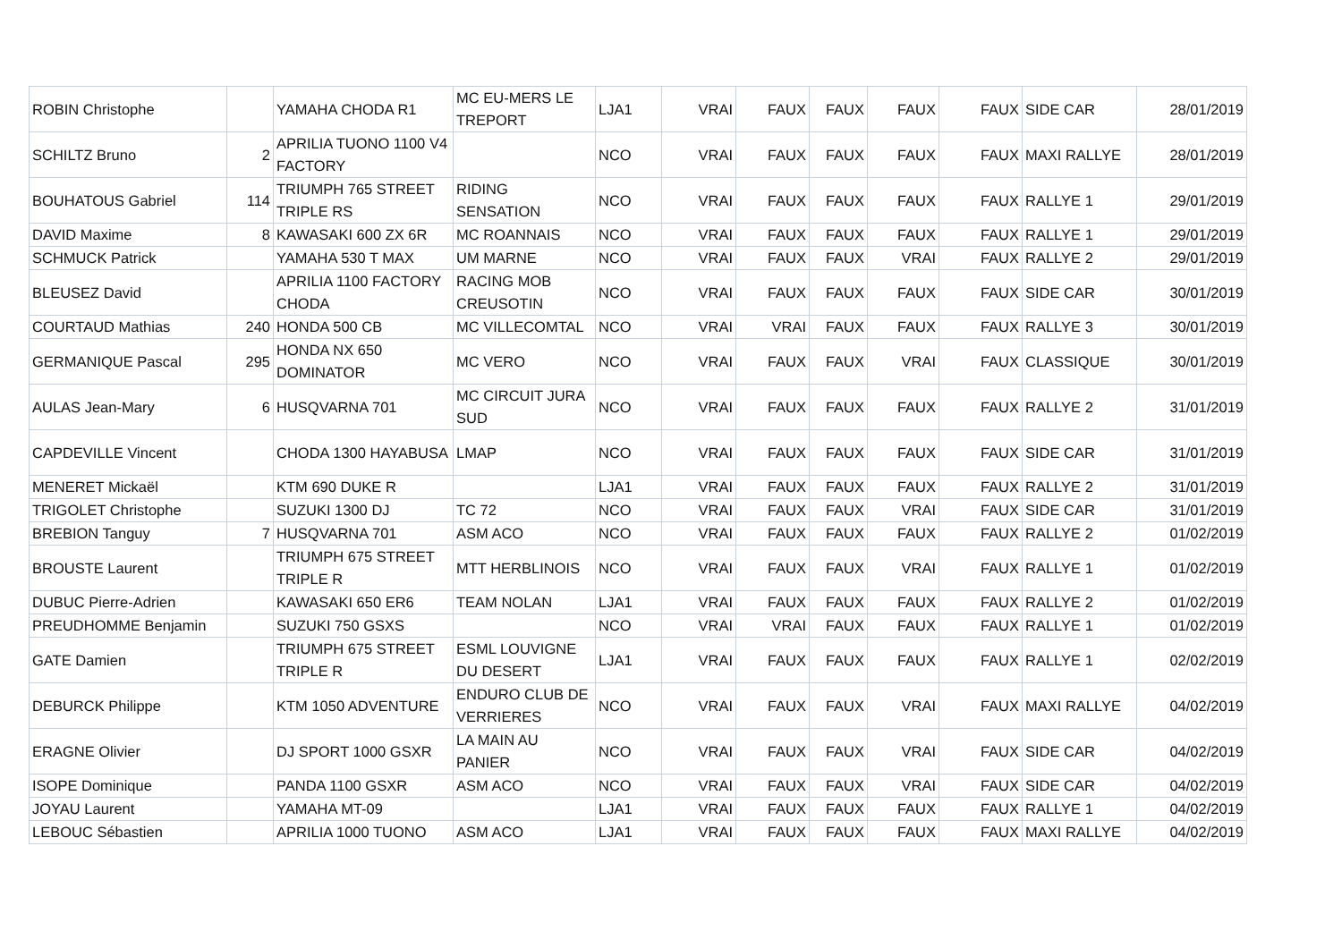| ROBIN Christophe | | YAMAHA CHODA R1 | MC EU-MERS LE TREPORT | LJA1 | VRAI | FAUX | FAUX | FAUX | FAUX | SIDE CAR | 28/01/2019 |
| SCHILTZ Bruno | 2 | APRILIA TUONO 1100 V4 FACTORY | | NCO | VRAI | FAUX | FAUX | FAUX | FAUX | MAXI RALLYE | 28/01/2019 |
| BOUHATOUS Gabriel | 114 | TRIUMPH 765 STREET TRIPLE RS | RIDING SENSATION | NCO | VRAI | FAUX | FAUX | FAUX | FAUX | RALLYE 1 | 29/01/2019 |
| DAVID Maxime | 8 | KAWASAKI 600 ZX 6R | MC ROANNAIS | NCO | VRAI | FAUX | FAUX | FAUX | FAUX | RALLYE 1 | 29/01/2019 |
| SCHMUCK Patrick | | YAMAHA 530 T MAX | UM MARNE | NCO | VRAI | FAUX | FAUX | VRAI | FAUX | RALLYE 2 | 29/01/2019 |
| BLEUSEZ David | | APRILIA 1100 FACTORY CHODA | RACING MOB CREUSOTIN | NCO | VRAI | FAUX | FAUX | FAUX | FAUX | SIDE CAR | 30/01/2019 |
| COURTAUD Mathias | 240 | HONDA 500 CB | MC VILLECOMTAL | NCO | VRAI | VRAI | FAUX | FAUX | FAUX | RALLYE 3 | 30/01/2019 |
| GERMANIQUE Pascal | 295 | HONDA NX 650 DOMINATOR | MC VERO | NCO | VRAI | FAUX | FAUX | VRAI | FAUX | CLASSIQUE | 30/01/2019 |
| AULAS Jean-Mary | 6 | HUSQVARNA 701 | MC CIRCUIT JURA SUD | NCO | VRAI | FAUX | FAUX | FAUX | FAUX | RALLYE 2 | 31/01/2019 |
| CAPDEVILLE Vincent | | CHODA 1300 HAYABUSA | LMAP | NCO | VRAI | FAUX | FAUX | FAUX | FAUX | SIDE CAR | 31/01/2019 |
| MENERET Mickaël | | KTM 690 DUKE R | | LJA1 | VRAI | FAUX | FAUX | FAUX | FAUX | RALLYE 2 | 31/01/2019 |
| TRIGOLET Christophe | | SUZUKI 1300 DJ | TC 72 | NCO | VRAI | FAUX | FAUX | VRAI | FAUX | SIDE CAR | 31/01/2019 |
| BREBION Tanguy | 7 | HUSQVARNA 701 | ASM ACO | NCO | VRAI | FAUX | FAUX | FAUX | FAUX | RALLYE 2 | 01/02/2019 |
| BROUSTE Laurent | | TRIUMPH 675 STREET TRIPLE R | MTT HERBLINOIS | NCO | VRAI | FAUX | FAUX | VRAI | FAUX | RALLYE 1 | 01/02/2019 |
| DUBUC Pierre-Adrien | | KAWASAKI 650 ER6 | TEAM NOLAN | LJA1 | VRAI | FAUX | FAUX | FAUX | FAUX | RALLYE 2 | 01/02/2019 |
| PREUDHOMME Benjamin | | SUZUKI 750 GSXS | | NCO | VRAI | VRAI | FAUX | FAUX | FAUX | RALLYE 1 | 01/02/2019 |
| GATE Damien | | TRIUMPH 675 STREET TRIPLE R | ESML LOUVIGNE DU DESERT | LJA1 | VRAI | FAUX | FAUX | FAUX | FAUX | RALLYE 1 | 02/02/2019 |
| DEBURCK Philippe | | KTM 1050 ADVENTURE | ENDURO CLUB DE VERRIERES | NCO | VRAI | FAUX | FAUX | VRAI | FAUX | MAXI RALLYE | 04/02/2019 |
| ERAGNE Olivier | | DJ SPORT 1000 GSXR | LA MAIN AU PANIER | NCO | VRAI | FAUX | FAUX | VRAI | FAUX | SIDE CAR | 04/02/2019 |
| ISOPE Dominique | | PANDA 1100 GSXR | ASM ACO | NCO | VRAI | FAUX | FAUX | VRAI | FAUX | SIDE CAR | 04/02/2019 |
| JOYAU Laurent | | YAMAHA MT-09 | | LJA1 | VRAI | FAUX | FAUX | FAUX | FAUX | RALLYE 1 | 04/02/2019 |
| LEBOUC Sébastien | | APRILIA 1000 TUONO | ASM ACO | LJA1 | VRAI | FAUX | FAUX | FAUX | FAUX | MAXI RALLYE | 04/02/2019 |